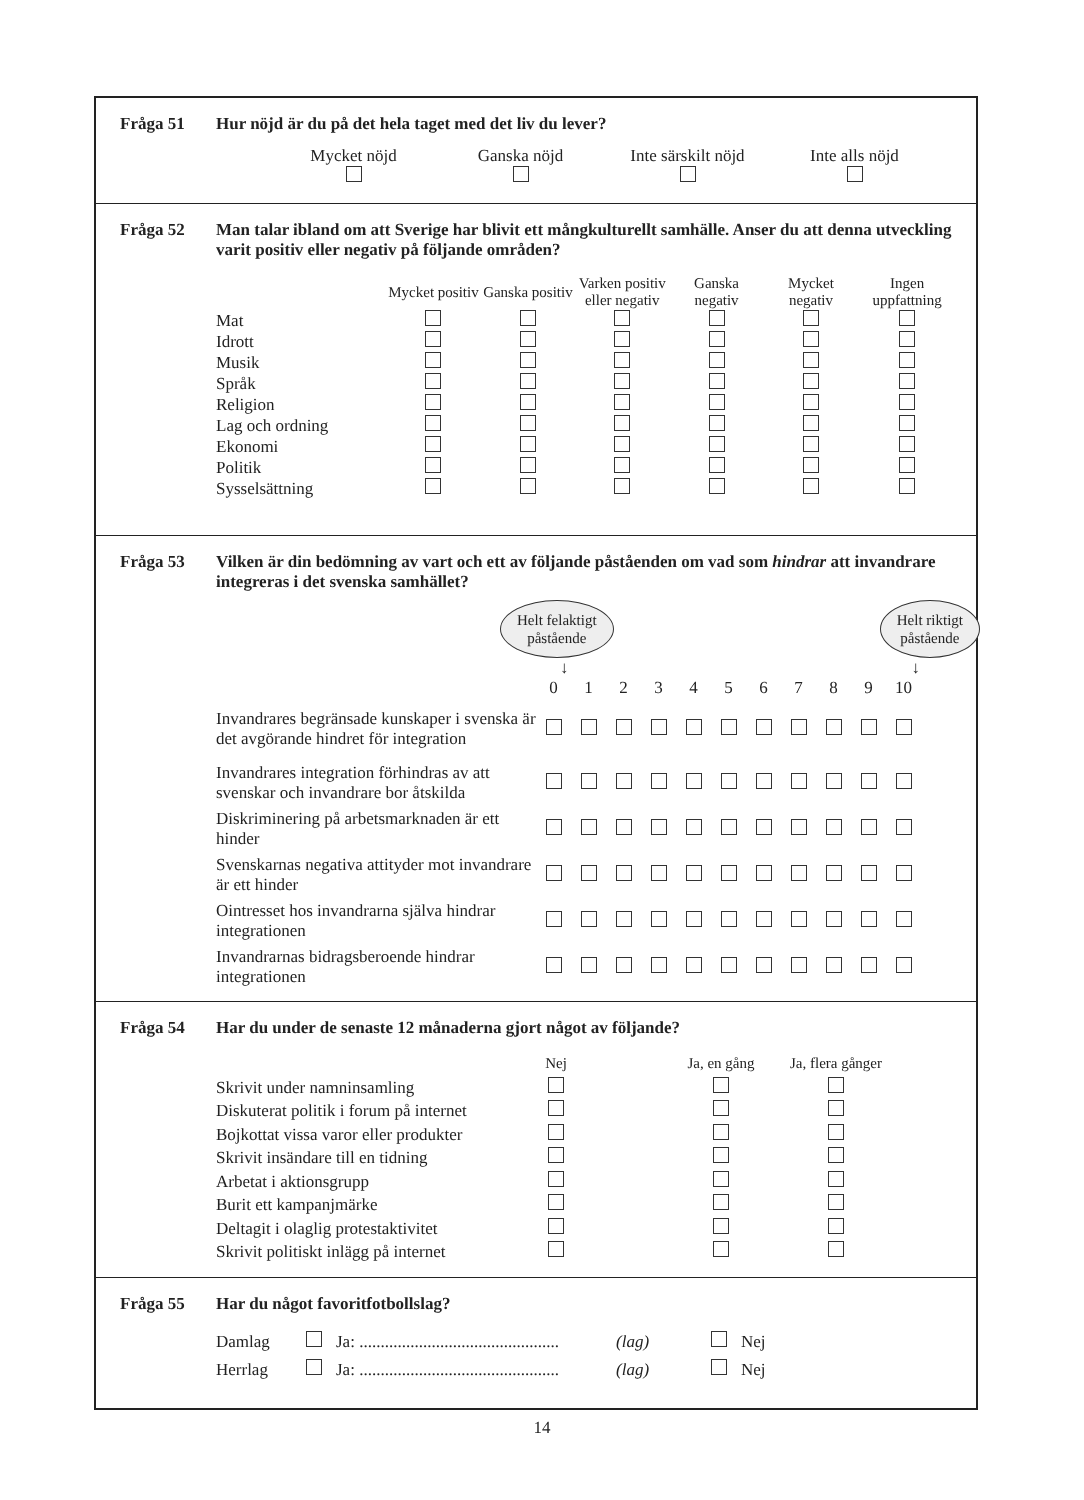Fråga 51 Hur nöjd är du på det hela taget med det liv du lever?
| Mycket nöjd | Ganska nöjd | Inte särskilt nöjd | Inte alls nöjd |
Fråga 52 Man talar ibland om att Sverige har blivit ett mångkulturellt samhälle. Anser du att denna utveckling varit positiv eller negativ på följande områden?
| | Mycket positiv | Ganska positiv | Varken positiv eller negativ | Ganska negativ | Mycket negativ | Ingen uppfattning |
| --- | --- | --- | --- | --- | --- | --- |
| Mat | | | | | | |
| Idrott | | | | | | |
| Musik | | | | | | |
| Språk | | | | | | |
| Religion | | | | | | |
| Lag och ordning | | | | | | |
| Ekonomi | | | | | | |
| Politik | | | | | | |
| Sysselsättning | | | | | | |
Fråga 53 Vilken är din bedömning av vart och ett av följande påståenden om vad som hindrar att invandrare integreras i det svenska samhället?
Helt felaktigt
påstående Helt riktigt
påstående
↓ ↓
| | 0 | 1 | 2 | 3 | 4 | 5 | 6 | 7 | 8 | 9 | 10 |
| Invandrares begränsade kunskaper i svenska är det avgörande hindret för integration | | | | | | | | | | | |
| Invandrares integration förhindras av att svenskar och invandrare bor åtskilda | | | | | | | | | | | |
| Diskriminering på arbetsmarknaden är ett hinder | | | | | | | | | | | |
| Svenskarnas negativa attityder mot invandrare är ett hinder | | | | | | | | | | | |
| Ointresset hos invandrarna själva hindrar integrationen | | | | | | | | | | | |
| Invandrarnas bidragsberoende hindrar integrationen | | | | | | | | | | | |
Fråga 54 Har du under de senaste 12 månaderna gjort något av följande?
| | Nej | | Ja, en gång | Ja, flera gånger |
| Skrivit under namninsamling | | | | |
| Diskuterat politik i forum på internet | | | | |
| Bojkottat vissa varor eller produkter | | | | |
| Skrivit insändare till en tidning | | | | |
| Arbetat i aktionsgrupp | | | | |
| Burit ett kampanjmärke | | | | |
| Deltagit i olaglig protestaktivitet | | | | |
| Skrivit politiskt inlägg på internet | | | | |
Fråga 55 Har du något favoritfotbollslag?
| Damlag | | Ja: ............................................... | (lag) | | Nej |
| Herrlag | | Ja: ............................................... | (lag) | | Nej |
14